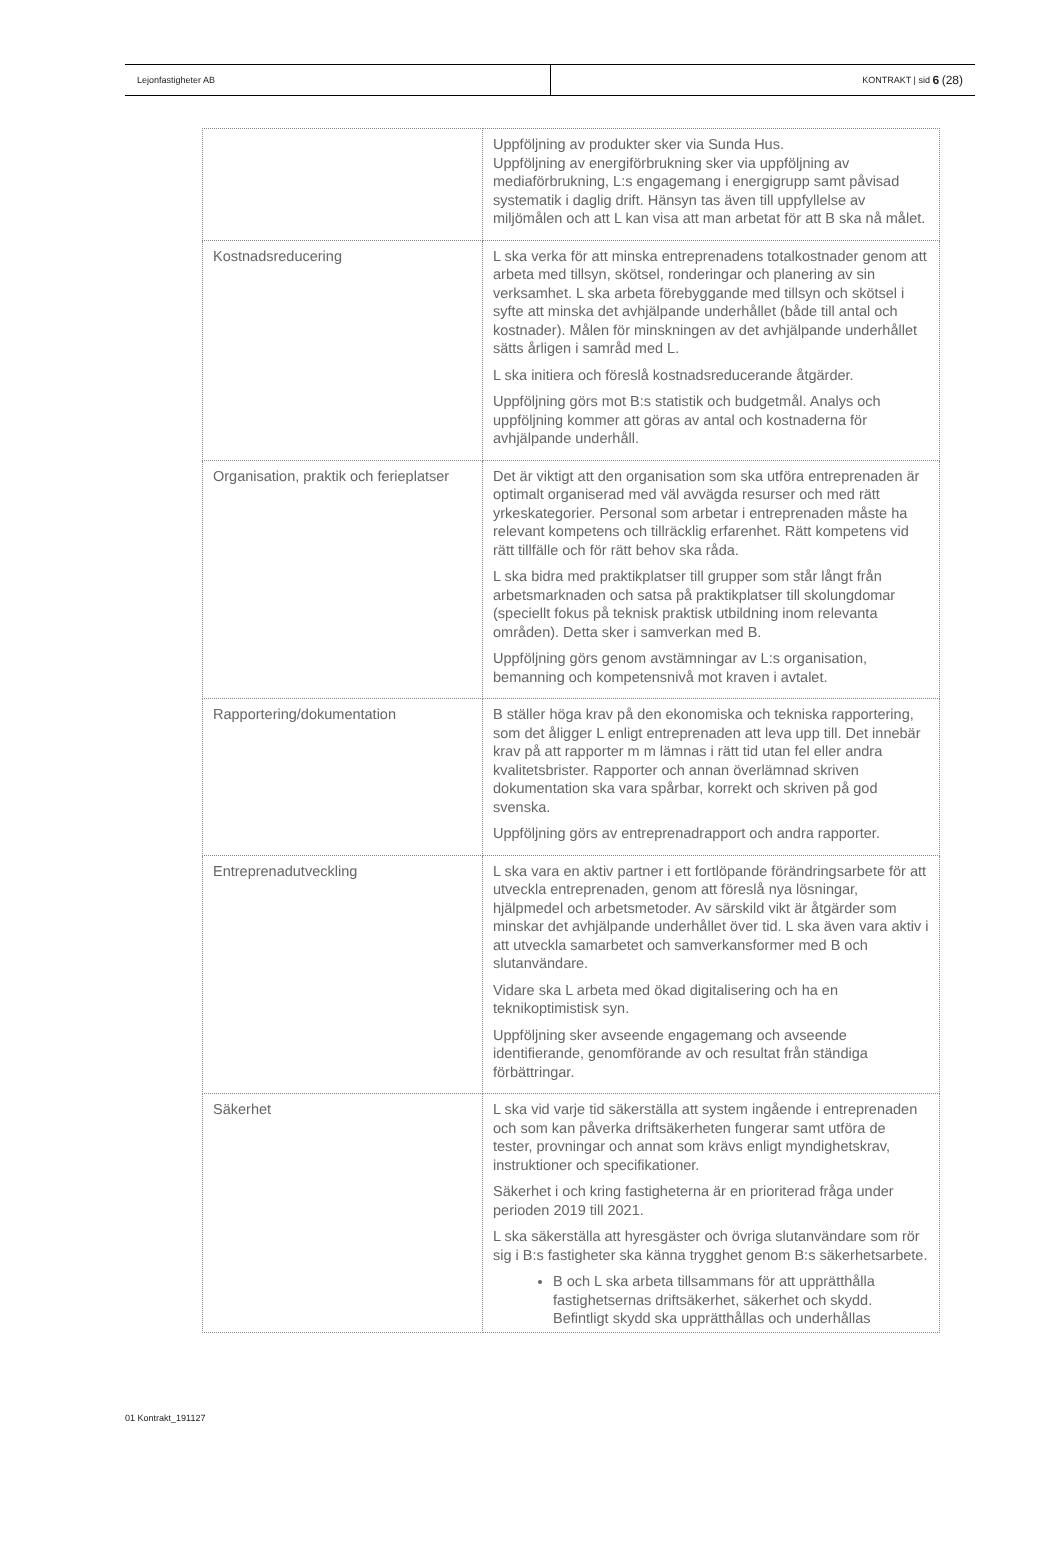Lejonfastigheter AB KONTRAKT | sid 6 (28)
| | Uppföljning av produkter sker via Sunda Hus. Uppföljning av energiförbrukning sker via uppföljning av mediaförbrukning, L:s engagemang i energigrupp samt påvisad systematik i daglig drift. Hänsyn tas även till uppfyllelse av miljömålen och att L kan visa att man arbetat för att B ska nå målet. |
| Kostnadsreducering | L ska verka för att minska entreprenadens totalkostnader genom att arbeta med tillsyn, skötsel, ronderingar och planering av sin verksamhet. L ska arbeta förebyggande med tillsyn och skötsel i syfte att minska det avhjälpande underhållet (både till antal och kostnader). Målen för minskningen av det avhjälpande underhållet sätts årligen i samråd med L. L ska initiera och föreslå kostnadsreducerande åtgärder. Uppföljning görs mot B:s statistik och budgetmål. Analys och uppföljning kommer att göras av antal och kostnaderna för avhjälpande underhåll. |
| Organisation, praktik och ferieplatser | Det är viktigt att den organisation som ska utföra entreprenaden är optimalt organiserad med väl avvägda resurser och med rätt yrkeskategorier. Personal som arbetar i entreprenaden måste ha relevant kompetens och tillräcklig erfarenhet. Rätt kompetens vid rätt tillfälle och för rätt behov ska råda. L ska bidra med praktikplatser till grupper som står långt från arbetsmarknaden och satsa på praktikplatser till skolungdomar (speciellt fokus på teknisk praktisk utbildning inom relevanta områden). Detta sker i samverkan med B. Uppföljning görs genom avstämningar av L:s organisation, bemanning och kompetensnivå mot kraven i avtalet. |
| Rapportering/dokumentation | B ställer höga krav på den ekonomiska och tekniska rapportering, som det åligger L enligt entreprenaden att leva upp till. Det innebär krav på att rapporter m m lämnas i rätt tid utan fel eller andra kvalitetsbrister. Rapporter och annan överlämnad skriven dokumentation ska vara spårbar, korrekt och skriven på god svenska. Uppföljning görs av entreprenadrapport och andra rapporter. |
| Entreprenadutveckling | L ska vara en aktiv partner i ett fortlöpande förändringsarbete för att utveckla entreprenaden, genom att föreslå nya lösningar, hjälpmedel och arbetsmetoder. Av särskild vikt är åtgärder som minskar det avhjälpande underhållet över tid. L ska även vara aktiv i att utveckla samarbetet och samverkansformer med B och slutanvändare. Vidare ska L arbeta med ökad digitalisering och ha en teknikoptimistisk syn. Uppföljning sker avseende engagemang och avseende identifierande, genomförande av och resultat från ständiga förbättringar. |
| Säkerhet | L ska vid varje tid säkerställa att system ingående i entreprenaden och som kan påverka driftsäkerheten fungerar samt utföra de tester, provningar och annat som krävs enligt myndighetskrav, instruktioner och specifikationer. Säkerhet i och kring fastigheterna är en prioriterad fråga under perioden 2019 till 2021. L ska säkerställa att hyresgäster och övriga slutanvändare som rör sig i B:s fastigheter ska känna trygghet genom B:s säkerhetsarbete. B och L ska arbeta tillsammans för att upprätthålla fastighetsernas driftsäkerhet, säkerhet och skydd. Befintligt skydd ska upprätthållas och underhållas |
01 Kontrakt_191127